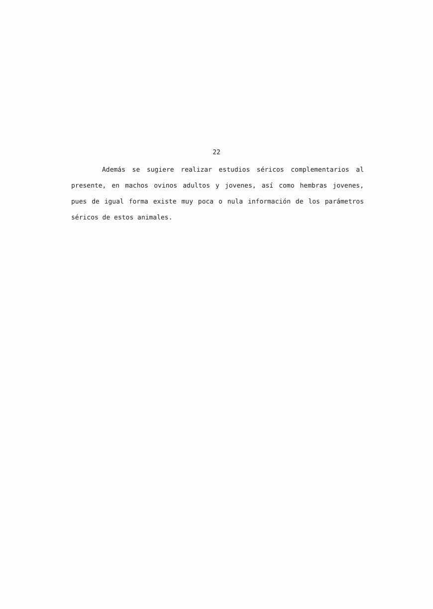22
Además se sugiere realizar estudios séricos complementarios al presente, en machos ovinos adultos y jovenes, así como hembras jovenes, pues de igual forma existe muy poca o nula información de los parámetros séricos de estos animales.